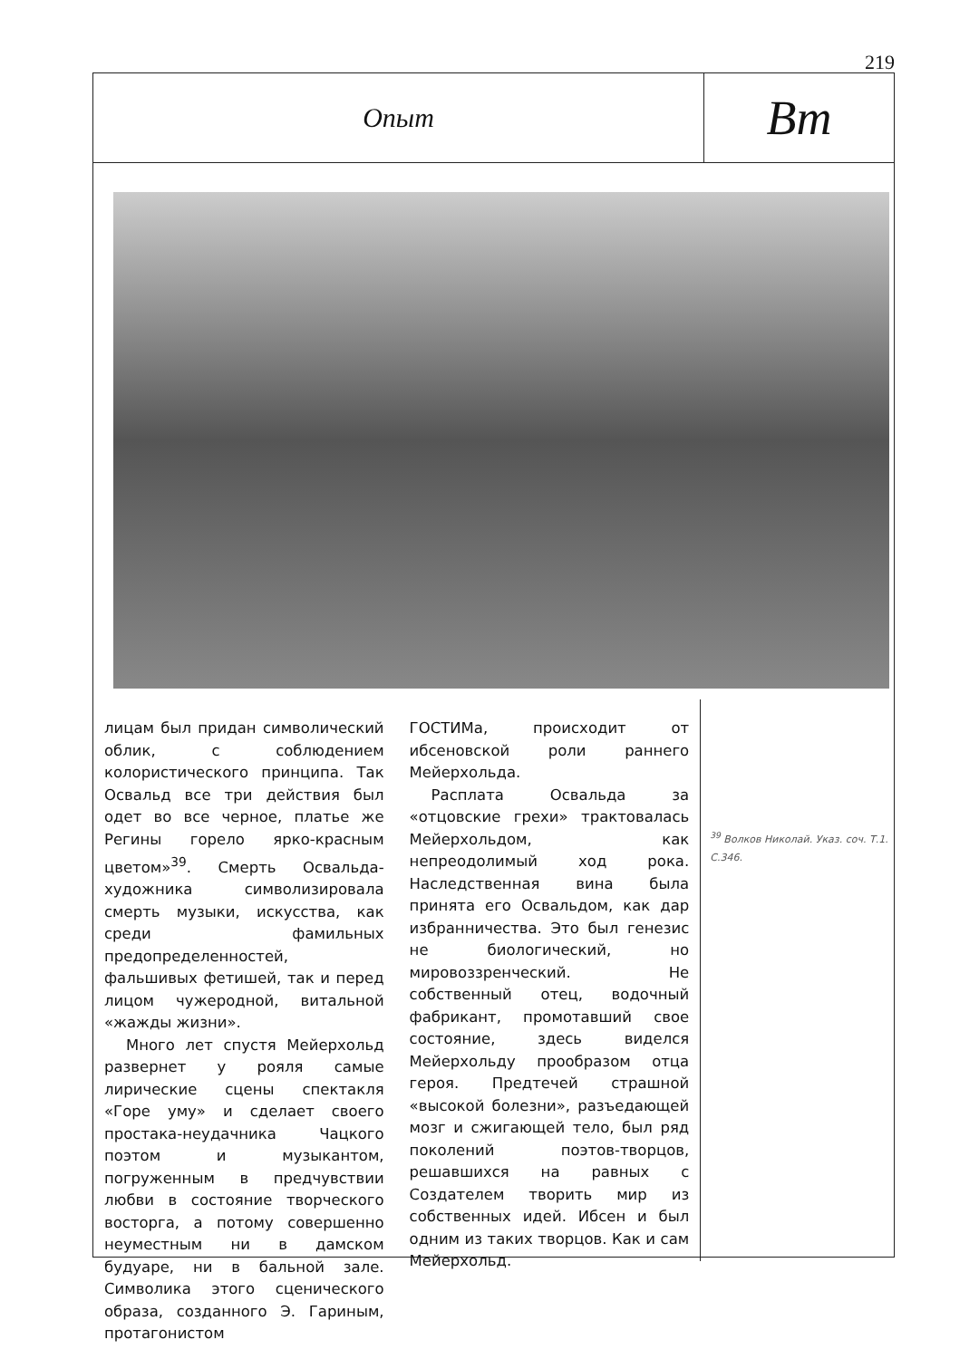219
Опыт
Bm
лицам был придан символический облик, с соблюдением колористического принципа. Так Освальд все три действия был одет во все черное, платье же Регины горело ярко-красным цветом»<sup>39</sup>. Смерть Освальда-художника символизировала смерть музыки, искусства, как среди фамильных предопределенностей, фальшивых фетишей, так и перед лицом чужеродной, витальной «жажды жизни».
Много лет спустя Мейерхольд развернет у рояля самые лирические сцены спектакля «Горе уму» и сделает своего простака-неудачника Чацкого поэтом и музыкантом, погруженным в предчувствии любви в состояние творческого восторга, а потому совершенно неуместным ни в дамском будуаре, ни в бальной зале. Символика этого сценического образа, созданного Э. Гариным, протагонистом
ГОСТИМа, происходит от ибсеновской роли раннего Мейерхольда.
Расплата Освальда за «отцовские грехи» трактовалась Мейерхольдом, как непреодолимый ход рока. Наследственная вина была принята его Освальдом, как дар избранничества. Это был генезис не биологический, но мировоззренческий. Не собственный отец, водочный фабрикант, промотавший свое состояние, здесь виделся Мейерхольду прообразом отца героя. Предтечей страшной «высокой болезни», разъедающей мозг и сжигающей тело, был ряд поколений поэтов-творцов, решавшихся на равных с Создателем творить мир из собственных идей. Ибсен и был одним из таких творцов. Как и сам Мейерхольд.
<sup>39</sup> Волков Николай. Указ. соч. Т.1. С.346.